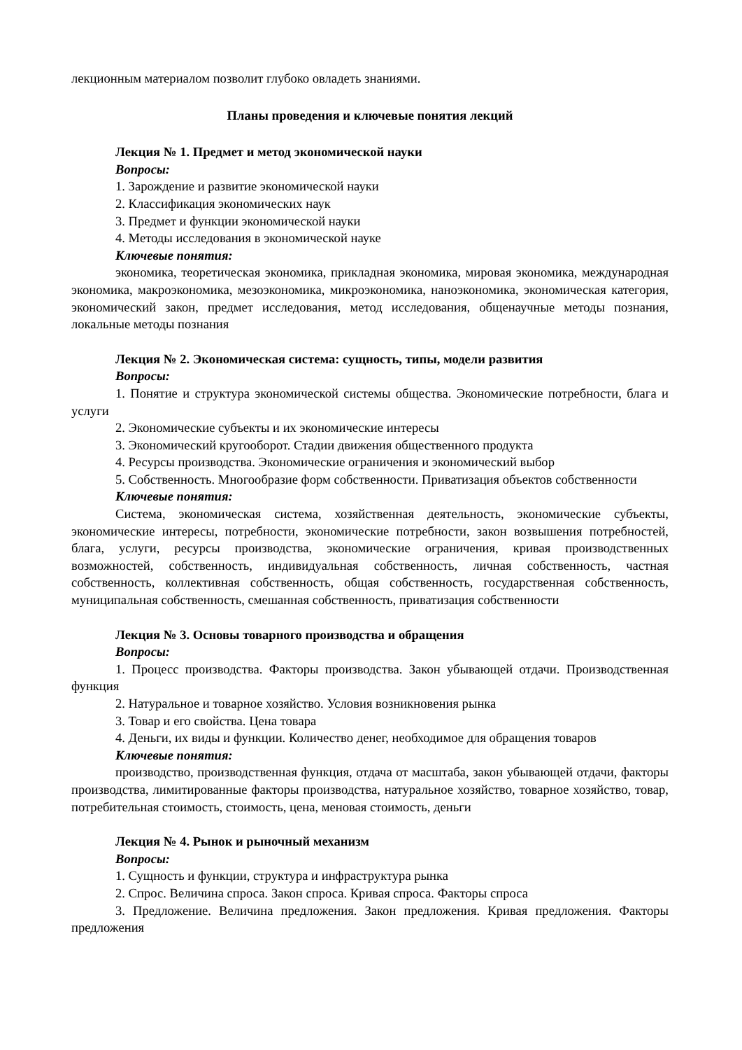лекционным материалом позволит глубоко овладеть знаниями.
Планы проведения и ключевые понятия лекций
Лекция № 1. Предмет и метод экономической науки
Вопросы:
1. Зарождение и развитие экономической науки
2. Классификация экономических наук
3. Предмет и функции экономической науки
4. Методы исследования в экономической науке
Ключевые понятия:
экономика, теоретическая экономика, прикладная экономика, мировая экономика, международная экономика, макроэкономика, мезоэкономика, микроэкономика, наноэкономика, экономическая категория, экономический закон, предмет исследования, метод исследования, общенаучные методы познания, локальные методы познания
Лекция № 2. Экономическая система: сущность, типы, модели развития
Вопросы:
1. Понятие и структура экономической системы общества. Экономические потребности, блага и услуги
2. Экономические субъекты и их экономические интересы
3. Экономический кругооборот. Стадии движения общественного продукта
4. Ресурсы производства. Экономические ограничения и экономический выбор
5. Собственность. Многообразие форм собственности. Приватизация объектов собственности
Ключевые понятия:
Система, экономическая система, хозяйственная деятельность, экономические субъекты, экономические интересы, потребности, экономические потребности, закон возвышения потребностей, блага, услуги, ресурсы производства, экономические ограничения, кривая производственных возможностей, собственность, индивидуальная собственность, личная собственность, частная собственность, коллективная собственность, общая собственность, государственная собственность, муниципальная собственность, смешанная собственность, приватизация собственности
Лекция № 3. Основы товарного производства и обращения
Вопросы:
1. Процесс производства. Факторы производства. Закон убывающей отдачи. Производственная функция
2. Натуральное и товарное хозяйство. Условия возникновения рынка
3. Товар и его свойства. Цена товара
4. Деньги, их виды и функции. Количество денег, необходимое для обращения товаров
Ключевые понятия:
производство, производственная функция, отдача от масштаба, закон убывающей отдачи, факторы производства, лимитированные факторы производства, натуральное хозяйство, товарное хозяйство, товар, потребительная стоимость, стоимость, цена, меновая стоимость, деньги
Лекция № 4. Рынок и рыночный механизм
Вопросы:
1. Сущность и функции, структура и инфраструктура рынка
2. Спрос. Величина спроса. Закон спроса. Кривая спроса. Факторы спроса
3. Предложение. Величина предложения. Закон предложения. Кривая предложения. Факторы предложения